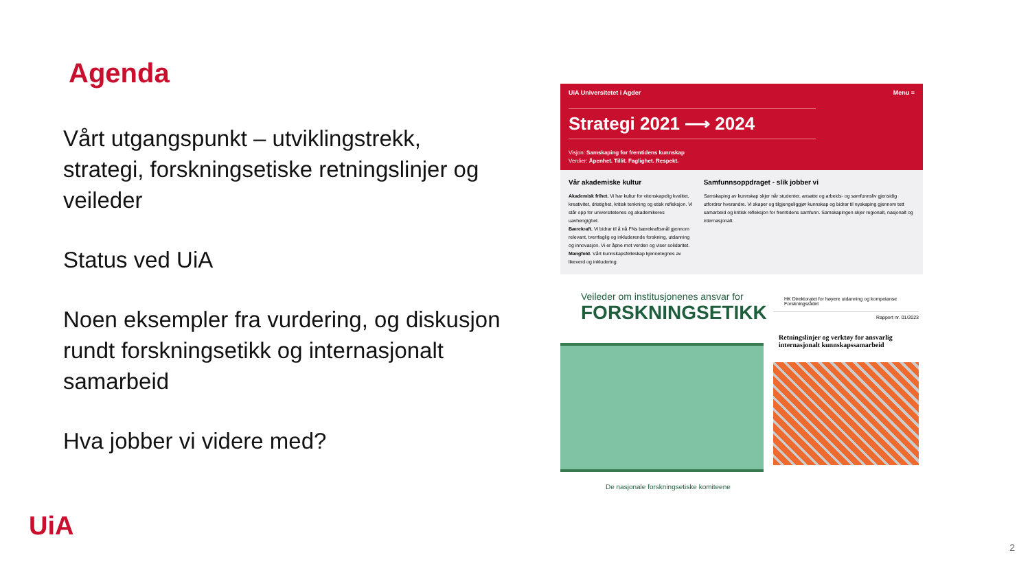Agenda
Vårt utgangspunkt – utviklingstrekk, strategi, forskningsetiske retningslinjer og veileder
Status ved UiA
Noen eksempler fra vurdering, og diskusjon rundt forskningsetikk og internasjonalt samarbeid
Hva jobber vi videre med?
UiA Universitetet i Agder Menu ≡
Strategi 2021 ⟶ 2024
Visjon: Samskaping for fremtidens kunnskap
Verdier: Åpenhet. Tillit. Faglighet. Respekt.
Vår akademiske kultur
Akademisk frihet. Vi har kultur for vitenskapelig kvalitet, kreativitet, dristighet, kritisk tenkning og etisk refleksjon. Vi står opp for universitetenes og akademikeres uavhengighet.
Bærekraft. Vi bidrar til å nå FNs bærekraftsmål gjennom relevant, tverrfaglig og inkluderende forskning, utdanning og innovasjon. Vi er åpne mot verden og viser solidaritet.
Mangfold. Vårt kunnskapsfelleskap kjennetegnes av likeverd og inkludering.
Samfunnsoppdraget - slik jobber vi
Samskaping av kunnskap skjer når studenter, ansatte og arbeids- og samfunnsliv gjensidig utfordrer hverandre. Vi skaper og tilgjengeliggjør kunnskap og bidrar til nyskaping gjennom tett samarbeid og kritisk refleksjon for fremtidens samfunn. Samskapingen skjer regionalt, nasjonalt og internasjonalt.
Veileder om institusjonenes ansvar for
FORSKNINGSETIKK
De nasjonale forskningsetiske komiteene
HK Direktoratet for høyere utdanning og kompetanse Forskningsrådet
Rapport nr. 01/2023
Retningslinjer og verktøy for ansvarlig internasjonalt kunnskapssamarbeid
UiA
2